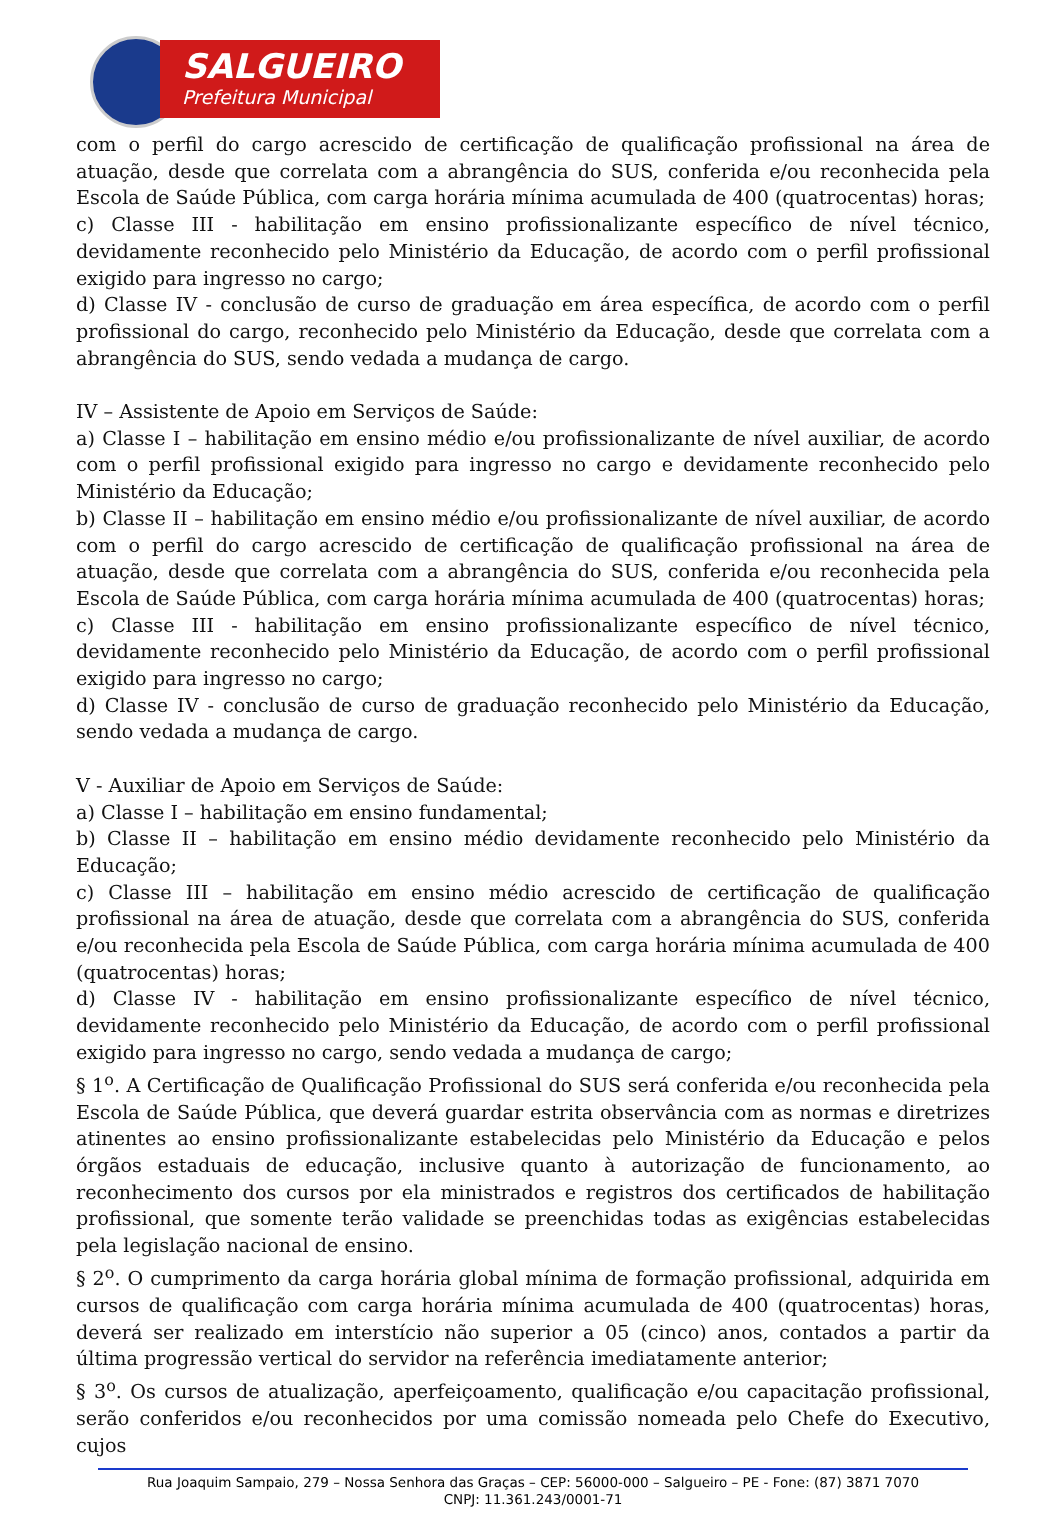SALGUEIRO
Prefeitura Municipal
com o perfil do cargo acrescido de certificação de qualificação profissional na área de atuação, desde que correlata com a abrangência do SUS, conferida e/ou reconhecida pela Escola de Saúde Pública, com carga horária mínima acumulada de 400 (quatrocentas) horas;
c) Classe III - habilitação em ensino profissionalizante específico de nível técnico, devidamente reconhecido pelo Ministério da Educação, de acordo com o perfil profissional exigido para ingresso no cargo;
d) Classe IV - conclusão de curso de graduação em área específica, de acordo com o perfil profissional do cargo, reconhecido pelo Ministério da Educação, desde que correlata com a abrangência do SUS, sendo vedada a mudança de cargo.
IV – Assistente de Apoio em Serviços de Saúde:
a) Classe I – habilitação em ensino médio e/ou profissionalizante de nível auxiliar, de acordo com o perfil profissional exigido para ingresso no cargo e devidamente reconhecido pelo Ministério da Educação;
b) Classe II – habilitação em ensino médio e/ou profissionalizante de nível auxiliar, de acordo com o perfil do cargo acrescido de certificação de qualificação profissional na área de atuação, desde que correlata com a abrangência do SUS, conferida e/ou reconhecida pela Escola de Saúde Pública, com carga horária mínima acumulada de 400 (quatrocentas) horas;
c) Classe III - habilitação em ensino profissionalizante específico de nível técnico, devidamente reconhecido pelo Ministério da Educação, de acordo com o perfil profissional exigido para ingresso no cargo;
d) Classe IV - conclusão de curso de graduação reconhecido pelo Ministério da Educação, sendo vedada a mudança de cargo.
V - Auxiliar de Apoio em Serviços de Saúde:
a) Classe I – habilitação em ensino fundamental;
b) Classe II – habilitação em ensino médio devidamente reconhecido pelo Ministério da Educação;
c) Classe III – habilitação em ensino médio acrescido de certificação de qualificação profissional na área de atuação, desde que correlata com a abrangência do SUS, conferida e/ou reconhecida pela Escola de Saúde Pública, com carga horária mínima acumulada de 400 (quatrocentas) horas;
d) Classe IV - habilitação em ensino profissionalizante específico de nível técnico, devidamente reconhecido pelo Ministério da Educação, de acordo com o perfil profissional exigido para ingresso no cargo, sendo vedada a mudança de cargo;
§ 1<sup>o</sup>. A Certificação de Qualificação Profissional do SUS será conferida e/ou reconhecida pela Escola de Saúde Pública, que deverá guardar estrita observância com as normas e diretrizes atinentes ao ensino profissionalizante estabelecidas pelo Ministério da Educação e pelos órgãos estaduais de educação, inclusive quanto à autorização de funcionamento, ao reconhecimento dos cursos por ela ministrados e registros dos certificados de habilitação profissional, que somente terão validade se preenchidas todas as exigências estabelecidas pela legislação nacional de ensino.
§ 2<sup>o</sup>. O cumprimento da carga horária global mínima de formação profissional, adquirida em cursos de qualificação com carga horária mínima acumulada de 400 (quatrocentas) horas, deverá ser realizado em interstício não superior a 05 (cinco) anos, contados a partir da última progressão vertical do servidor na referência imediatamente anterior;
§ 3<sup>o</sup>. Os cursos de atualização, aperfeiçoamento, qualificação e/ou capacitação profissional, serão conferidos e/ou reconhecidos por uma comissão nomeada pelo Chefe do Executivo, cujos
Rua Joaquim Sampaio, 279 – Nossa Senhora das Graças – CEP: 56000-000 – Salgueiro – PE - Fone: (87) 3871 7070
CNPJ: 11.361.243/0001-71